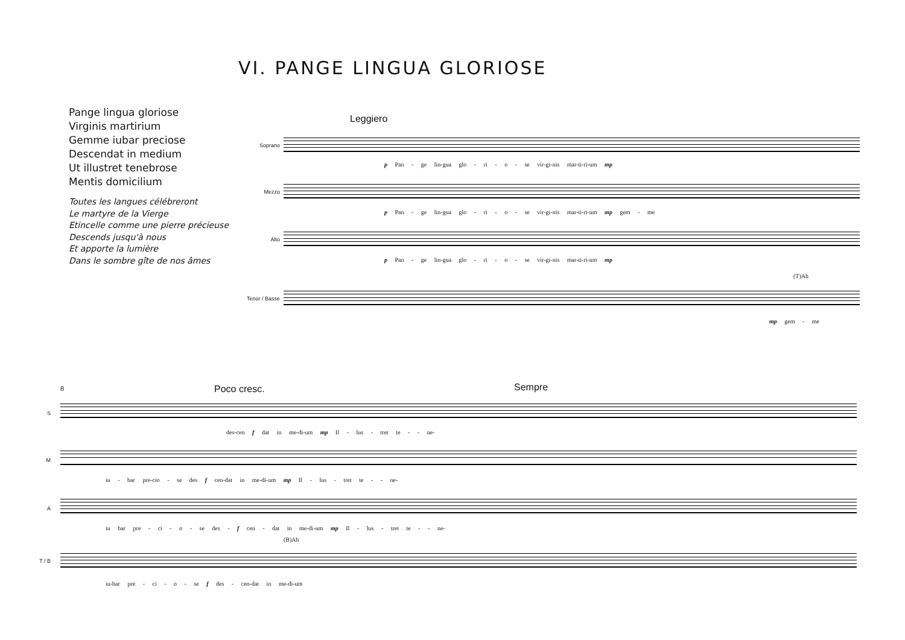VI. PANGE LINGUA GLORIOSE
Pange lingua gloriose
Virginis martirium
Gemme iubar preciose
Descendat in medium
Ut illustret tenebrose
Mentis domicilium
Toutes les langues célébreront
Le martyre de la Vierge
Etincelle comme une pierre précieuse
Descends jusqu'à nous
Et apporte la lumière
Dans le sombre gîte de nos âmes
Leggiero
Soprano
Mezzo
Alto
Tenor / Basse
p Pan - ge lin-gua glo - ri - o - se vir-gi-nis mar-ti-ri-um mp
p Pan - ge lin-gua glo - ri - o - se vir-gi-nis mar-ti-ri-um mp gem - me
p Pan - ge lin-gua glo - ri - o - se vir-gi-nis mar-ti-ri-um mp
(T)Ah
mp gem - me
8 Poco cresc. Sempre
S
M
A
T / B
des-cen f dat in me-di-um mp Il - lus - tret te - - ne-
iu - bar pre-cio - se des f cen-dat in me-di-um mp Il - lus - tret te - - ne-
iu bar pre - ci - o - se des - f cen - dat in me-di-um mp Il - lus - tret te - - ne-
(B)Ah
iu-bar pre - ci - o - se f des - cen-dat in me-di-um